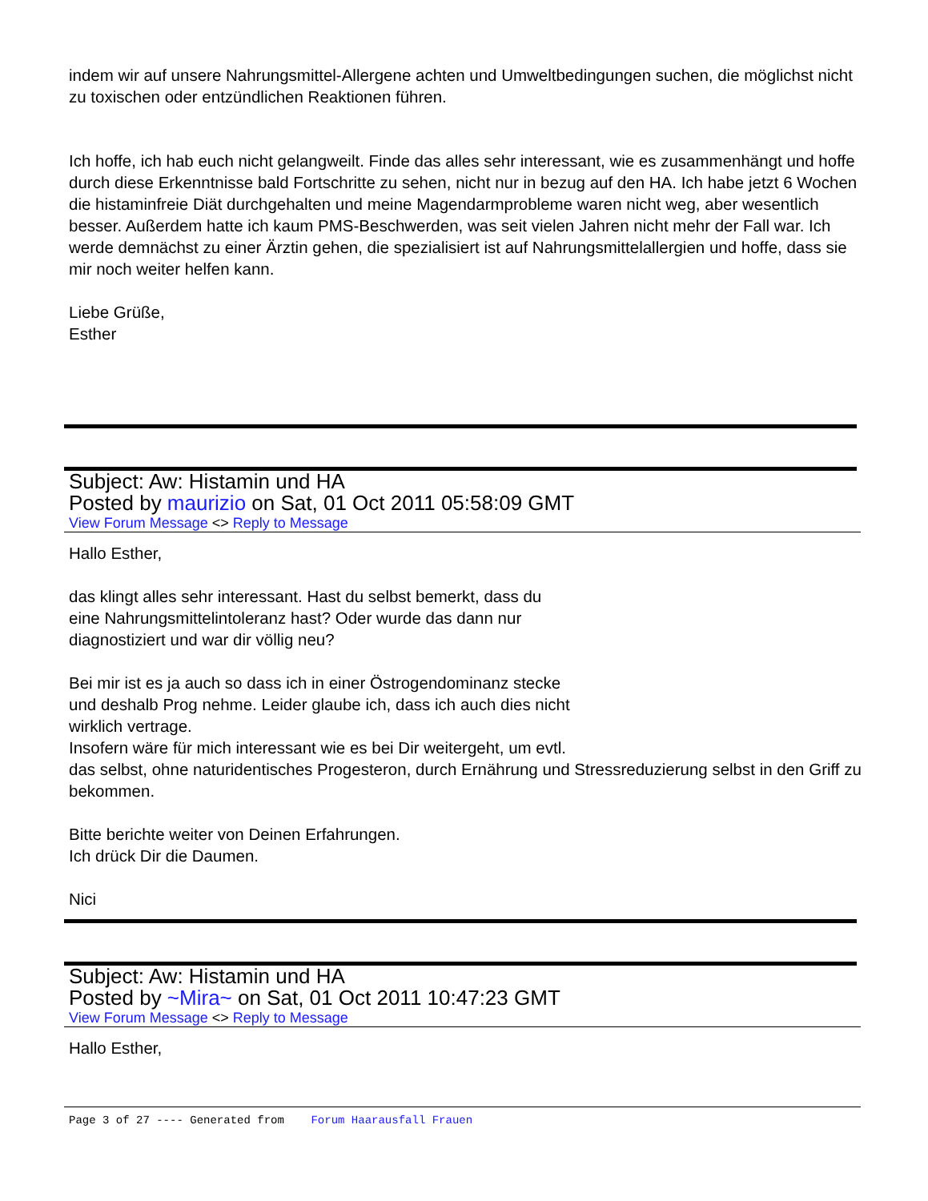indem wir auf unsere Nahrungsmittel-Allergene achten und Umweltbedingungen suchen, die möglichst nicht zu toxischen oder entzündlichen Reaktionen führen.
Ich hoffe, ich hab euch nicht gelangweilt. Finde das alles sehr interessant, wie es zusammenhängt und hoffe durch diese Erkenntnisse bald Fortschritte zu sehen, nicht nur in bezug auf den HA. Ich habe jetzt 6 Wochen die histaminfreie Diät durchgehalten und meine Magendarmprobleme waren nicht weg, aber wesentlich besser. Außerdem hatte ich kaum PMS-Beschwerden, was seit vielen Jahren nicht mehr der Fall war. Ich werde demnächst zu einer Ärztin gehen, die spezialisiert ist auf Nahrungsmittelallergien und hoffe, dass sie mir noch weiter helfen kann.
Liebe Grüße,
Esther
Subject: Aw: Histamin und HA
Posted by maurizio on Sat, 01 Oct 2011 05:58:09 GMT
View Forum Message <> Reply to Message
Hallo Esther,
das klingt alles sehr interessant. Hast du selbst bemerkt, dass du
eine Nahrungsmittelintoleranz hast? Oder wurde das dann nur
diagnostiziert und war dir völlig neu?
Bei mir ist es ja auch so dass ich in einer Östrogendominanz stecke
und deshalb Prog nehme. Leider glaube ich, dass ich auch dies nicht
wirklich vertrage.
Insofern wäre für mich interessant wie es bei Dir weitergeht, um evtl.
das selbst, ohne naturidentisches Progesteron, durch Ernährung und Stressreduzierung selbst in den Griff zu bekommen.
Bitte berichte weiter von Deinen Erfahrungen.
Ich drück Dir die Daumen.
Nici
Subject: Aw: Histamin und HA
Posted by ~Mira~ on Sat, 01 Oct 2011 10:47:23 GMT
View Forum Message <> Reply to Message
Hallo Esther,
Page 3 of 27 ---- Generated from Forum Haarausfall Frauen